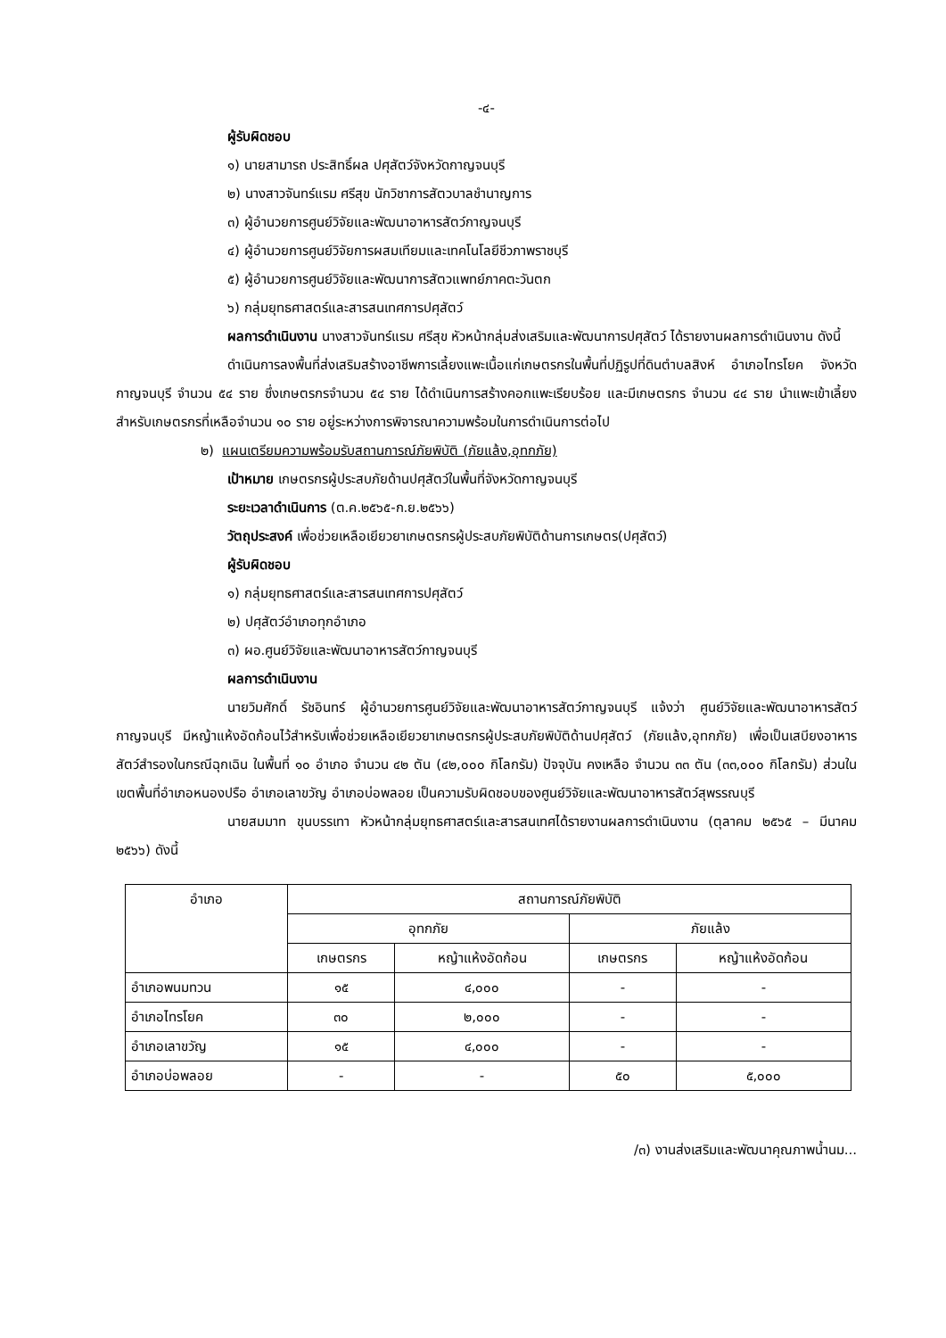-๔-
ผู้รับผิดชอบ
๑) นายสามารถ ประสิทธิ์ผล ปศุสัตว์จังหวัดกาญจนบุรี
๒) นางสาวจันทร์แรม ศรีสุข นักวิชาการสัตวบาลชำนาญการ
๓) ผู้อำนวยการศูนย์วิจัยและพัฒนาอาหารสัตว์กาญจนบุรี
๔) ผู้อำนวยการศูนย์วิจัยการผสมเทียมและเทคโนโลยีชีวภาพราชบุรี
๕) ผู้อำนวยการศูนย์วิจัยและพัฒนาการสัตวแพทย์ภาคตะวันตก
๖) กลุ่มยุทธศาสตร์และสารสนเทศการปศุสัตว์
ผลการดำเนินงาน นางสาวจันทร์แรม ศรีสุข หัวหน้ากลุ่มส่งเสริมและพัฒนาการปศุสัตว์ ได้รายงานผลการดำเนินงาน ดังนี้
ดำเนินการลงพื้นที่ส่งเสริมสร้างอาชีพการเลี้ยงแพะเนื้อแก่เกษตรกรในพื้นที่ปฏิรูปที่ดินตำบลสิงห์ อำเภอไทรโยค จังหวัดกาญจนบุรี จำนวน ๕๔ ราย ซึ่งเกษตรกรจำนวน ๕๔ ราย ได้ดำเนินการสร้างคอกแพะเรียบร้อย และมีเกษตรกร จำนวน ๔๔ ราย นำแพะเข้าเลี้ยง สำหรับเกษตรกรที่เหลือจำนวน ๑๐ ราย อยู่ระหว่างการพิจารณาความพร้อมในการดำเนินการต่อไป
๒) แผนเตรียมความพร้อมรับสถานการณ์ภัยพิบัติ (ภัยแล้ง,อุทกภัย)
เป้าหมาย เกษตรกรผู้ประสบภัยด้านปศุสัตว์ในพื้นที่จังหวัดกาญจนบุรี
ระยะเวลาดำเนินการ (ต.ค.๒๕๖๕-ก.ย.๒๕๖๖)
วัตถุประสงค์ เพื่อช่วยเหลือเยียวยาเกษตรกรผู้ประสบภัยพิบัติด้านการเกษตร(ปศุสัตว์)
ผู้รับผิดชอบ
๑) กลุ่มยุทธศาสตร์และสารสนเทศการปศุสัตว์
๒) ปศุสัตว์อำเภอทุกอำเภอ
๓) ผอ.ศูนย์วิจัยและพัฒนาอาหารสัตว์กาญจนบุรี
ผลการดำเนินงาน
นายวิมศักดิ์ รัชอินทร์ ผู้อำนวยการศูนย์วิจัยและพัฒนาอาหารสัตว์กาญจนบุรี แจ้งว่า ศูนย์วิจัยและพัฒนาอาหารสัตว์กาญจนบุรี มีหญ้าแห้งอัดก้อนไว้สำหรับเพื่อช่วยเหลือเยียวยาเกษตรกรผู้ประสบภัยพิบัติด้านปศุสัตว์ (ภัยแล้ง,อุทกภัย) เพื่อเป็นเสบียงอาหารสัตว์สำรองในกรณีฉุกเฉิน ในพื้นที่ ๑๐ อำเภอ จำนวน ๔๒ ตัน (๔๒,๐๐๐ กิโลกรัม) ปัจจุบัน คงเหลือ จำนวน ๓๓ ตัน (๓๓,๐๐๐ กิโลกรัม) ส่วนในเขตพื้นที่อำเภอหนองปรือ อำเภอเลาขวัญ อำเภอบ่อพลอย เป็นความรับผิดชอบของศูนย์วิจัยและพัฒนาอาหารสัตว์สุพรรณบุรี
นายสมมาท ขุนบรรเทา หัวหน้ากลุ่มยุทธศาสตร์และสารสนเทศได้รายงานผลการดำเนินงาน (ตุลาคม ๒๕๖๕ – มีนาคม ๒๕๖๖) ดังนี้
| อำเภอ | สถานการณ์ภัยพิบัติ | | | |
| --- | --- | --- | --- | --- |
| | อุทกภัย | | ภัยแล้ง | |
| | เกษตรกร | หญ้าแห้งอัดก้อน | เกษตรกร | หญ้าแห้งอัดก้อน |
| อำเภอพนมทวน | ๑๕ | ๔,๐๐๐ | - | - |
| อำเภอไทรโยค | ๓๐ | ๒,๐๐๐ | - | - |
| อำเภอเลาขวัญ | ๑๕ | ๔,๐๐๐ | - | - |
| อำเภอบ่อพลอย | - | - | ๕๐ | ๕,๐๐๐ |
/๓) งานส่งเสริมและพัฒนาคุณภาพน้ำนม...